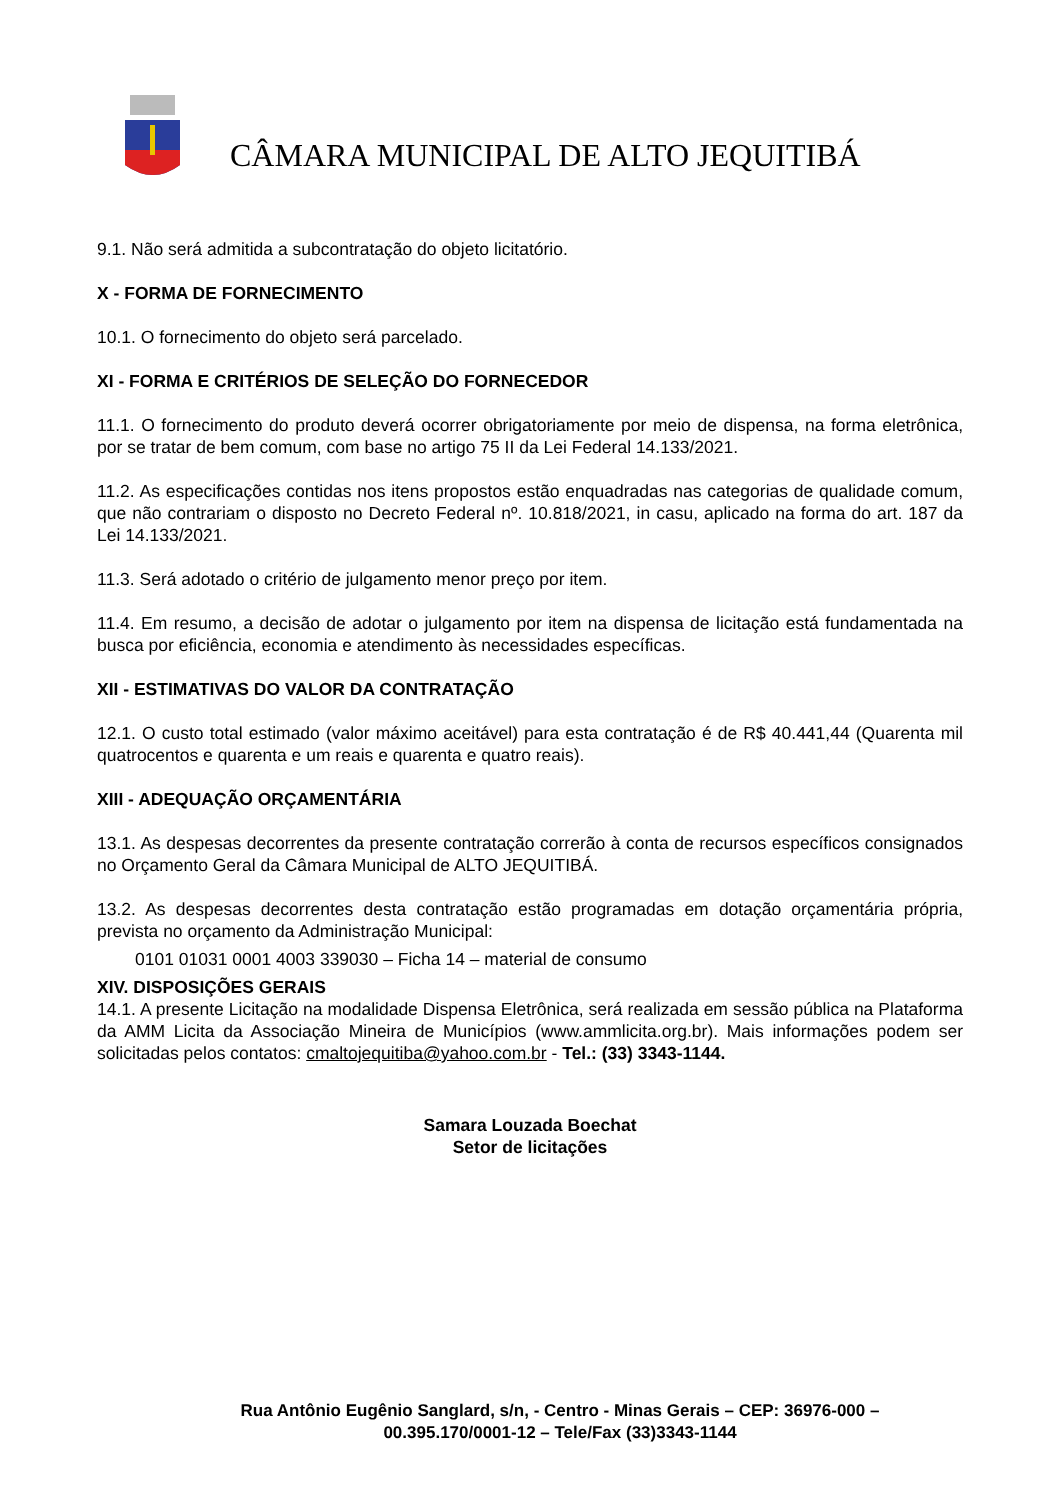CÂMARA MUNICIPAL DE ALTO JEQUITIBÁ
9.1. Não será admitida a subcontratação do objeto licitatório.
X - FORMA DE FORNECIMENTO
10.1. O fornecimento do objeto será parcelado.
XI - FORMA E CRITÉRIOS DE SELEÇÃO DO FORNECEDOR
11.1. O fornecimento do produto deverá ocorrer obrigatoriamente por meio de dispensa, na forma eletrônica, por se tratar de bem comum, com base no artigo 75 II da Lei Federal 14.133/2021.
11.2. As especificações contidas nos itens propostos estão enquadradas nas categorias de qualidade comum, que não contrariam o disposto no Decreto Federal nº. 10.818/2021, in casu, aplicado na forma do art. 187 da Lei 14.133/2021.
11.3. Será adotado o critério de julgamento menor preço por item.
11.4. Em resumo, a decisão de adotar o julgamento por item na dispensa de licitação está fundamentada na busca por eficiência, economia e atendimento às necessidades específicas.
XII - ESTIMATIVAS DO VALOR DA CONTRATAÇÃO
12.1. O custo total estimado (valor máximo aceitável) para esta contratação é de R$ 40.441,44 (Quarenta mil quatrocentos e quarenta e um reais e quarenta e quatro reais).
XIII - ADEQUAÇÃO ORÇAMENTÁRIA
13.1. As despesas decorrentes da presente contratação correrão à conta de recursos específicos consignados no Orçamento Geral da Câmara Municipal de ALTO JEQUITIBÁ.
13.2. As despesas decorrentes desta contratação estão programadas em dotação orçamentária própria, prevista no orçamento da Administração Municipal:
0101 01031 0001 4003 339030 – Ficha 14 – material de consumo
XIV. DISPOSIÇÕES GERAIS
14.1. A presente Licitação na modalidade Dispensa Eletrônica, será realizada em sessão pública na Plataforma da AMM Licita da Associação Mineira de Municípios (www.ammlicita.org.br). Mais informações podem ser solicitadas pelos contatos: cmaltojequitiba@yahoo.com.br - Tel.: (33) 3343-1144.
Samara Louzada Boechat
Setor de licitações
Rua Antônio Eugênio Sanglard, s/n, - Centro - Minas Gerais – CEP: 36976-000 – 00.395.170/0001-12 – Tele/Fax (33)3343-1144